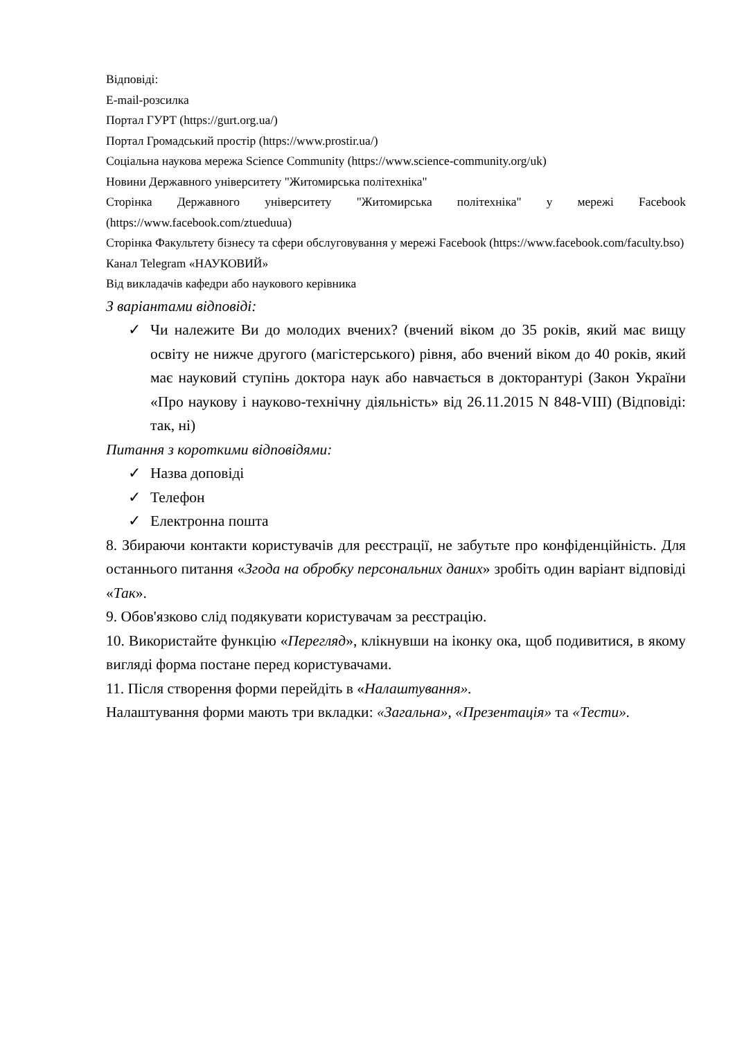Відповіді:
E-mail-розсилка
Портал ГУРТ (https://gurt.org.ua/)
Портал Громадський простір (https://www.prostir.ua/)
Соціальна наукова мережа Science Community (https://www.science-community.org/uk)
Новини Державного університету "Житомирська політехніка"
Сторінка Державного університету "Житомирська політехніка" у мережі Facebook (https://www.facebook.com/ztueduua)
Сторінка Факультету бізнесу та сфери обслуговування у мережі Facebook (https://www.facebook.com/faculty.bso)
Канал Telegram «НАУКОВИЙ»
Від викладачів кафедри або наукового керівника
З варіантами відповіді:
✓ Чи належите Ви до молодих вчених? (вчений віком до 35 років, який має вищу освіту не нижче другого (магістерського) рівня, або вчений віком до 40 років, який має науковий ступінь доктора наук або навчається в докторантурі (Закон України «Про наукову і науково-технічну діяльність» від 26.11.2015 N 848-VIII) (Відповіді: так, ні)
Питання з короткими відповідями:
✓ Назва доповіді
✓ Телефон
✓ Електронна пошта
8. Збираючи контакти користувачів для реєстрації, не забутьте про конфіденційність. Для останнього питання «Згода на обробку персональних даних» зробіть один варіант відповіді «Так».
9. Обов'язково слід подякувати користувачам за реєстрацію.
10. Використайте функцію «Перегляд», клікнувши на іконку ока, щоб подивитися, в якому вигляді форма постане перед користувачами.
11. Після створення форми перейдіть в «Налаштування».
Налаштування форми мають три вкладки: «Загальна», «Презентація» та «Тести».